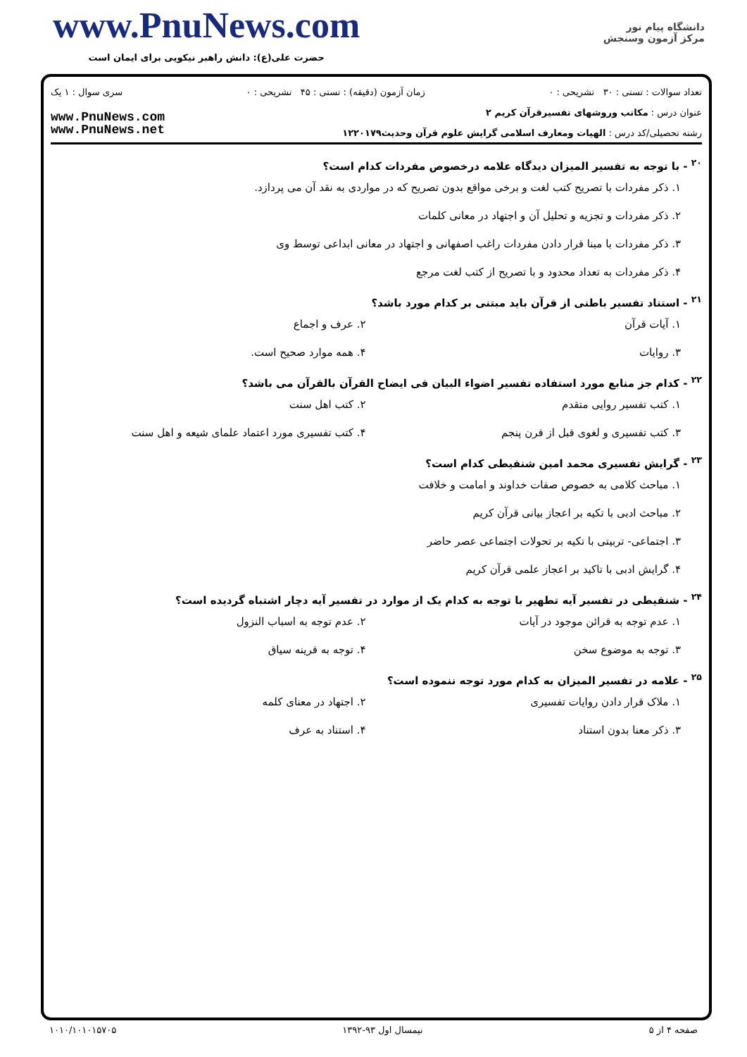www.PnuNews.com
حضرت علی(ع): دانش راهبر نیکویی برای ایمان است
دانشگاه پیام نور
مرکز آزمون وسنجش
تعداد سوالات : تستی : ۳۰ تشریحی : ۰ زمان آزمون (دقیقه) : تستی : ۴۵ تشریحی : ۰ سری سوال : ۱ یک
عنوان درس : مکاتب وروشهای تفسیرقرآن کریم ۲
www.PnuNews.com
www.PnuNews.net
رشته تحصیلی/کد درس : الهیات ومعارف اسلامی گرایش علوم قرآن وحدیث۱۲۲۰۱۷۹
<sup>۲۰</sup> - با توجه به تفسیر المیزان دیدگاه علامه درخصوص مفردات کدام است؟
۱. ذکر مفردات با تصریح کتب لغت و برخی مواقع بدون تصریح که در مواردی به نقد آن می پردازد.
۲. ذکر مفردات و تجزیه و تحلیل آن و اجتهاد در معانی کلمات
۳. ذکر مفردات با مبنا قرار دادن مفردات راغب اصفهانی و اجتهاد در معانی ابداعی توسط وی
۴. ذکر مفردات به تعداد محدود و با تصریح از کتب لغت مرجع
<sup>۲۱</sup> - استناد تفسیر باطنی از قرآن باید مبتنی بر کدام مورد باشد؟
۱. آیات قرآن ۲. عرف و اجماع
۳. روایات ۴. همه موارد صحیح است.
<sup>۲۲</sup> - کدام جز منابع مورد استفاده تفسیر اضواء البیان فی ایضاح القرآن بالقرآن می باشد؟
۱. کتب تفسیر روایی متقدم ۲. کتب اهل سنت
۳. کتب تفسیری و لغوی قبل از قرن پنجم ۴. کتب تفسیری مورد اعتماد علمای شیعه و اهل سنت
<sup>۲۳</sup> - گرایش تفسیری محمد امین شنقیطی کدام است؟
۱. مباحث کلامی به خصوص صفات خداوند و امامت و خلافت
۲. مباحث ادبی با تکیه بر اعجاز بیانی قرآن کریم
۳. اجتماعی- تربیتی با تکیه بر تحولات اجتماعی عصر حاضر
۴. گرایش ادبی با تاکید بر اعجاز علمی قرآن کریم
<sup>۲۴</sup> - شنقیطی در تفسیر آیه تطهیر با توجه به کدام یک از موارد در تفسیر آیه دچار اشتباه گردیده است؟
۱. عدم توجه به قرائن موجود در آیات ۲. عدم توجه به اسباب النزول
۳. توجه به موضوع سخن ۴. توجه به قرینه سیاق
<sup>۲۵</sup> - علامه در تفسیر المیزان به کدام مورد توجه ننموده است؟
۱. ملاک قرار دادن روایات تفسیری ۲. اجتهاد در معنای کلمه
۳. ذکر معنا بدون استناد ۴. استناد به عرف
۱۰۱۰/۱۰۱۰۱۵۷۰۵ نیمسال اول ۹۳-۱۳۹۲ صفحه ۴ از ۵